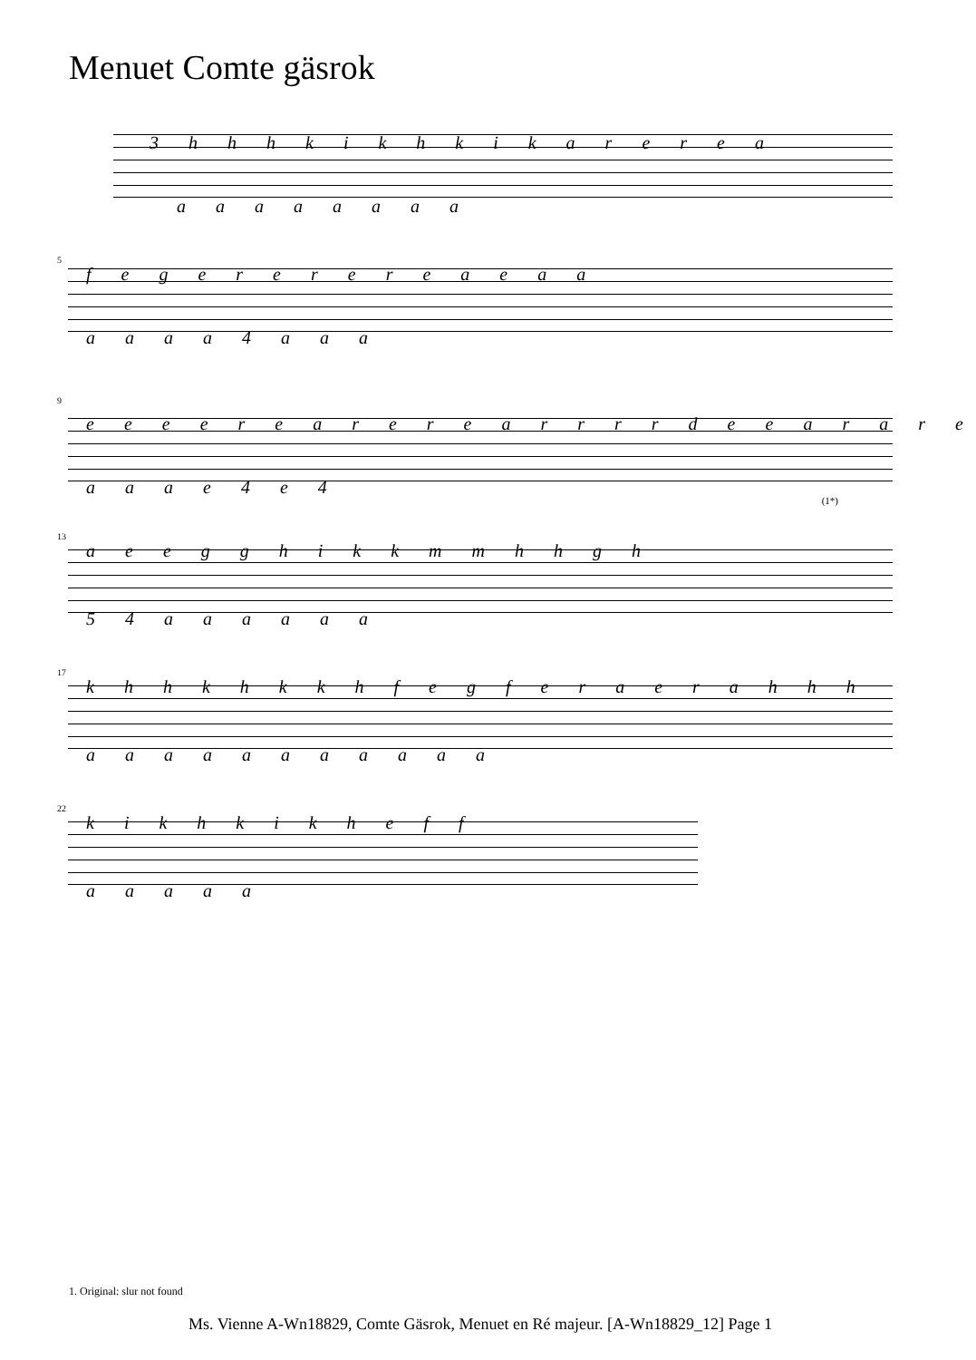Menuet Comte gäsrok
3 h h h k i k h k i k a r e r e a
a a a a a a a a
5
f e g e r e r e r e a e a a
a a a a 4 a a a
9
e e e e r e a r e r e a r r r r d e e a r a r e
a a a e 4 e 4
(1*)
13
a e e g g h i k k m m h h g h
5 4 a a a a a a
17
k h h k h k k h f e g f e r a e r a h h h
a a a a a a a a a a a
22
k i k h k i k h e f f
a a a a a
1. Original: slur not found
Ms. Vienne A-Wn18829, Comte Gäsrok, Menuet en Ré majeur. [A-Wn18829_12] Page 1